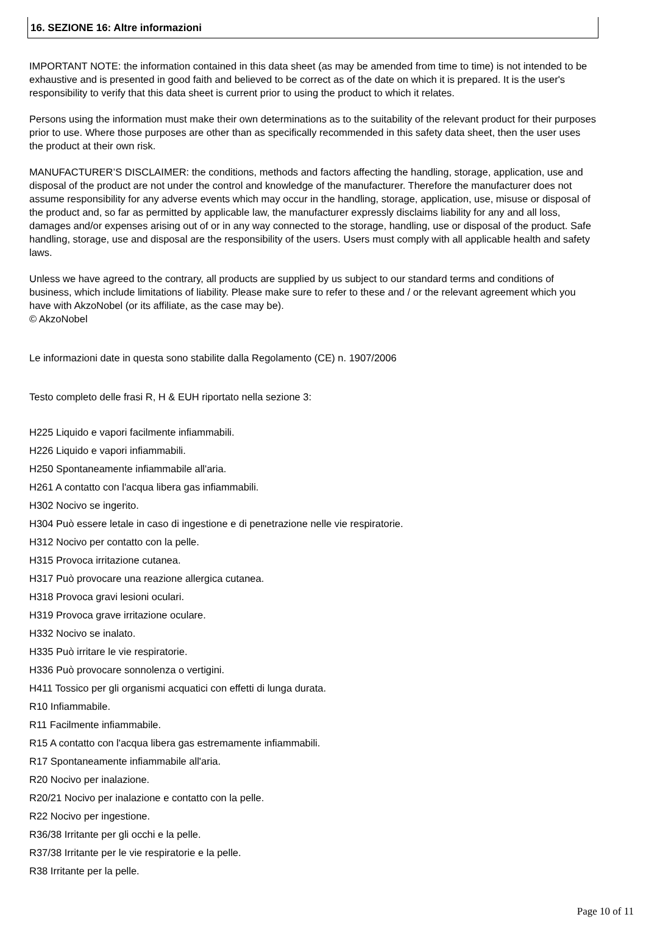16. SEZIONE 16: Altre informazioni
IMPORTANT NOTE: the information contained in this data sheet (as may be amended from time to time) is not intended to be exhaustive and is presented in good faith and believed to be correct as of the date on which it is prepared. It is the user's responsibility to verify that this data sheet is current prior to using the product to which it relates.
Persons using the information must make their own determinations as to the suitability of the relevant product for their purposes prior to use. Where those purposes are other than as specifically recommended in this safety data sheet, then the user uses the product at their own risk.
MANUFACTURER’S DISCLAIMER: the conditions, methods and factors affecting the handling, storage, application, use and disposal of the product are not under the control and knowledge of the manufacturer. Therefore the manufacturer does not assume responsibility for any adverse events which may occur in the handling, storage, application, use, misuse or disposal of the product and, so far as permitted by applicable law, the manufacturer expressly disclaims liability for any and all loss, damages and/or expenses arising out of or in any way connected to the storage, handling, use or disposal of the product. Safe handling, storage, use and disposal are the responsibility of the users. Users must comply with all applicable health and safety laws.
Unless we have agreed to the contrary, all products are supplied by us subject to our standard terms and conditions of business, which include limitations of liability. Please make sure to refer to these and / or the relevant agreement which you have with AkzoNobel (or its affiliate, as the case may be).
© AkzoNobel
Le informazioni date in questa sono stabilite dalla Regolamento (CE) n. 1907/2006
Testo completo delle frasi R, H & EUH riportato nella sezione 3:
H225 Liquido e vapori facilmente infiammabili.
H226 Liquido e vapori infiammabili.
H250 Spontaneamente infiammabile all'aria.
H261 A contatto con l'acqua libera gas infiammabili.
H302 Nocivo se ingerito.
H304 Può essere letale in caso di ingestione e di penetrazione nelle vie respiratorie.
H312 Nocivo per contatto con la pelle.
H315 Provoca irritazione cutanea.
H317 Può provocare una reazione allergica cutanea.
H318 Provoca gravi lesioni oculari.
H319 Provoca grave irritazione oculare.
H332 Nocivo se inalato.
H335 Può irritare le vie respiratorie.
H336 Può provocare sonnolenza o vertigini.
H411 Tossico per gli organismi acquatici con effetti di lunga durata.
R10 Infiammabile.
R11 Facilmente infiammabile.
R15 A contatto con l'acqua libera gas estremamente infiammabili.
R17 Spontaneamente infiammabile all'aria.
R20 Nocivo per inalazione.
R20/21 Nocivo per inalazione e contatto con la pelle.
R22 Nocivo per ingestione.
R36/38 Irritante per gli occhi e la pelle.
R37/38 Irritante per le vie respiratorie e la pelle.
R38 Irritante per la pelle.
Page 10 of 11